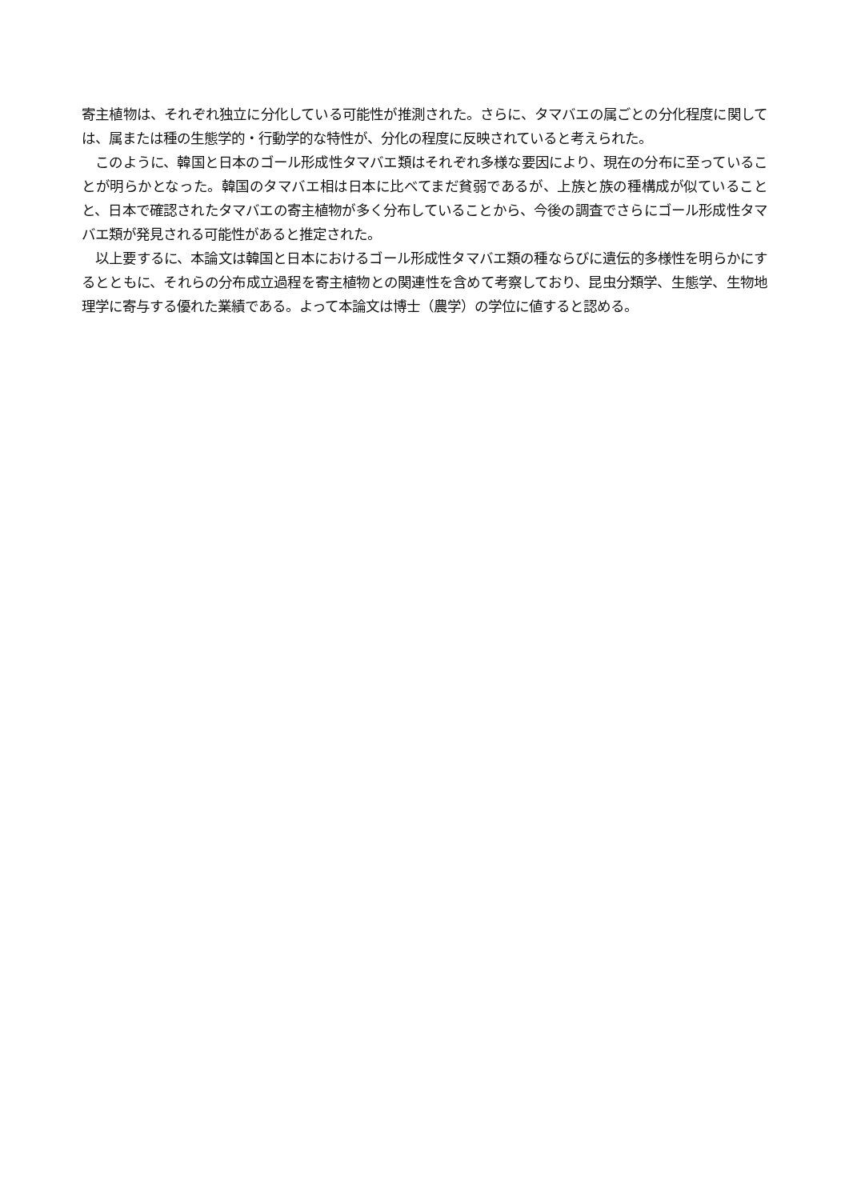寄主植物は、それぞれ独立に分化している可能性が推測された。さらに、タマバエの属ごとの分化程度に関しては、属または種の生態学的・行動学的な特性が、分化の程度に反映されていると考えられた。
　このように、韓国と日本のゴール形成性タマバエ類はそれぞれ多様な要因により、現在の分布に至っていることが明らかとなった。韓国のタマバエ相は日本に比べてまだ貧弱であるが、上族と族の種構成が似ていることと、日本で確認されたタマバエの寄主植物が多く分布していることから、今後の調査でさらにゴール形成性タマバエ類が発見される可能性があると推定された。
　以上要するに、本論文は韓国と日本におけるゴール形成性タマバエ類の種ならびに遺伝的多様性を明らかにするとともに、それらの分布成立過程を寄主植物との関連性を含めて考察しており、昆虫分類学、生態学、生物地理学に寄与する優れた業績である。よって本論文は博士（農学）の学位に値すると認める。